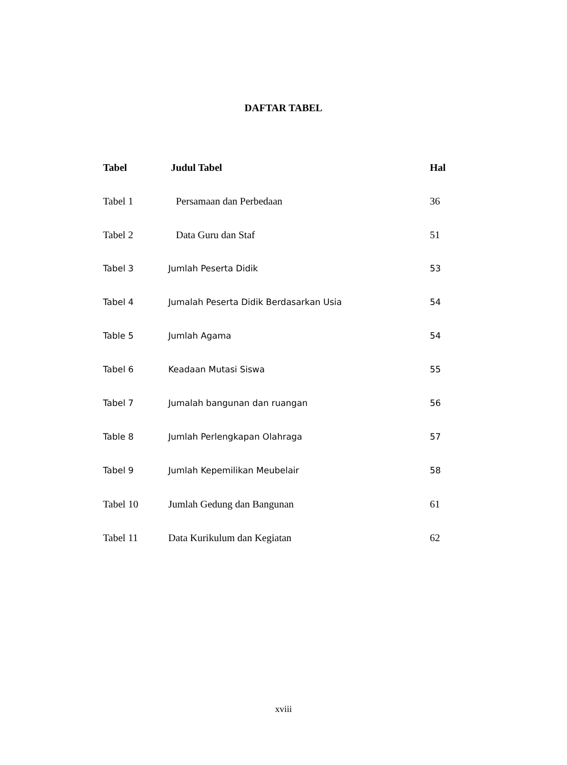DAFTAR TABEL
| Tabel | Judul Tabel | Hal |
| --- | --- | --- |
| Tabel 1 | Persamaan dan Perbedaan | 36 |
| Tabel 2 | Data Guru dan Staf | 51 |
| Tabel 3 | Jumlah Peserta Didik | 53 |
| Tabel 4 | Jumalah Peserta Didik Berdasarkan Usia | 54 |
| Table 5 | Jumlah Agama | 54 |
| Tabel 6 | Keadaan Mutasi Siswa | 55 |
| Tabel 7 | Jumalah bangunan dan ruangan | 56 |
| Table 8 | Jumlah Perlengkapan Olahraga | 57 |
| Tabel 9 | Jumlah Kepemilikan Meubelair | 58 |
| Tabel 10 | Jumlah Gedung dan Bangunan | 61 |
| Tabel 11 | Data Kurikulum dan Kegiatan | 62 |
xviii